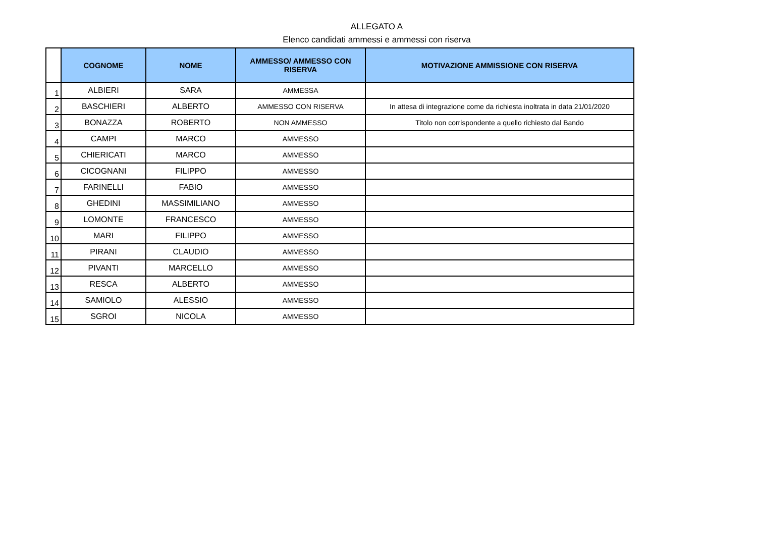ALLEGATO A
Elenco candidati ammessi e ammessi con riserva
| | COGNOME | NOME | AMMESSO/ AMMESSO CON RISERVA | MOTIVAZIONE AMMISSIONE CON RISERVA |
| --- | --- | --- | --- | --- |
| 1 | ALBIERI | SARA | AMMESSA | |
| 2 | BASCHIERI | ALBERTO | AMMESSO CON RISERVA | In attesa di integrazione come da richiesta inoltrata in data 21/01/2020 |
| 3 | BONAZZA | ROBERTO | NON AMMESSO | Titolo non corrispondente a quello richiesto dal Bando |
| 4 | CAMPI | MARCO | AMMESSO | |
| 5 | CHIERICATI | MARCO | AMMESSO | |
| 6 | CICOGNANI | FILIPPO | AMMESSO | |
| 7 | FARINELLI | FABIO | AMMESSO | |
| 8 | GHEDINI | MASSIMILIANO | AMMESSO | |
| 9 | LOMONTE | FRANCESCO | AMMESSO | |
| 10 | MARI | FILIPPO | AMMESSO | |
| 11 | PIRANI | CLAUDIO | AMMESSO | |
| 12 | PIVANTI | MARCELLO | AMMESSO | |
| 13 | RESCA | ALBERTO | AMMESSO | |
| 14 | SAMIOLO | ALESSIO | AMMESSO | |
| 15 | SGROI | NICOLA | AMMESSO | |